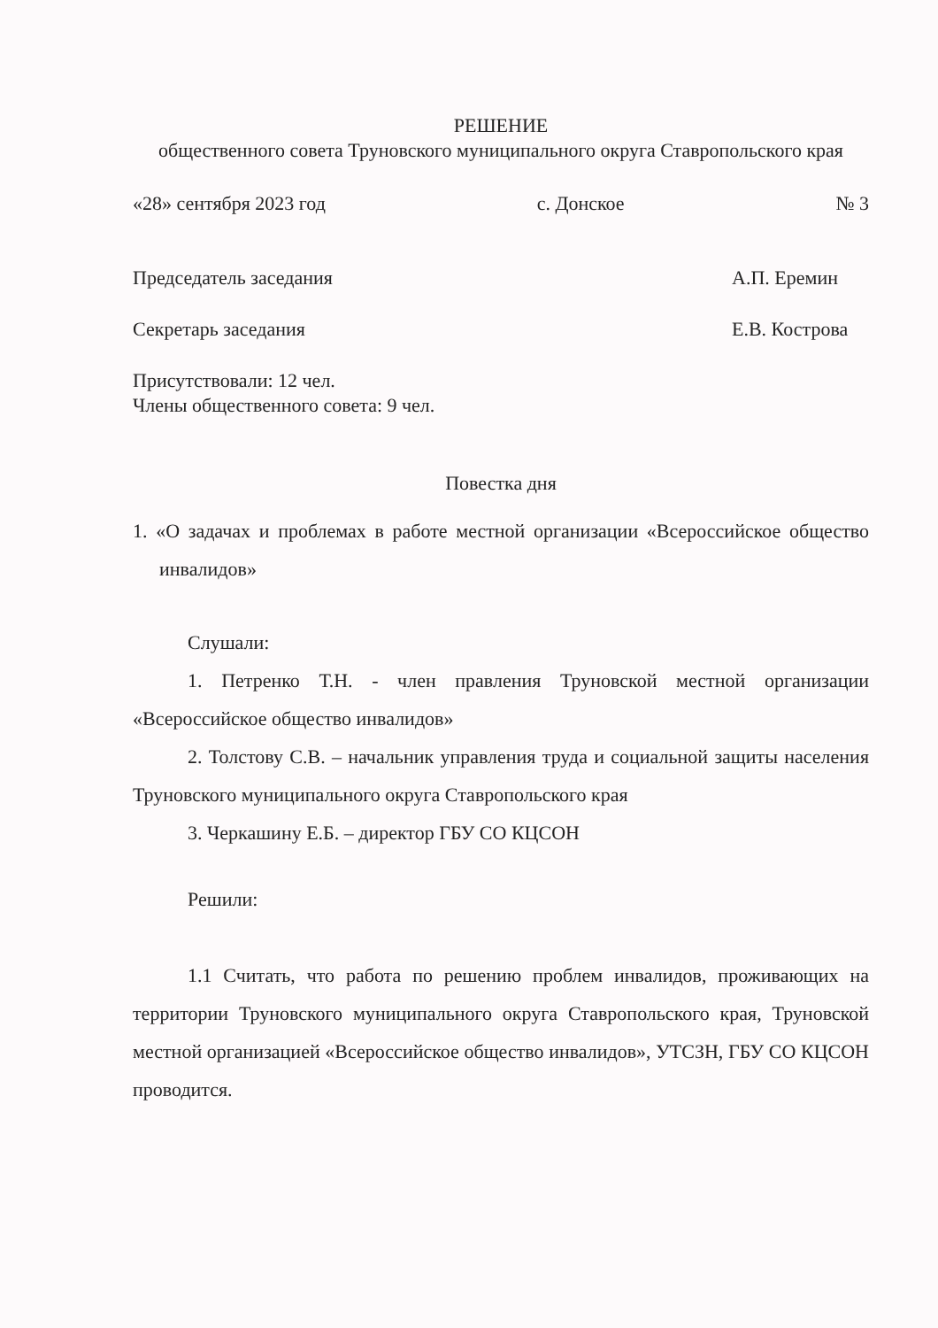РЕШЕНИЕ
общественного совета Труновского муниципального округа Ставропольского края
«28» сентября 2023 год с. Донское № 3
Председатель заседания А.П. Еремин
Секретарь заседания Е.В. Кострова
Присутствовали: 12 чел.
Члены общественного совета: 9 чел.
Повестка дня
1. «О задачах и проблемах в работе местной организации «Всероссийское общество инвалидов»
Слушали:
1. Петренко Т.Н. - член правления Труновской местной организации «Всероссийское общество инвалидов»
2. Толстову С.В. – начальник управления труда и социальной защиты населения Труновского муниципального округа Ставропольского края
3. Черкашину Е.Б. – директор ГБУ СО КЦСОН
Решили:
1.1 Считать, что работа по решению проблем инвалидов, проживающих на территории Труновского муниципального округа Ставропольского края, Труновской местной организацией «Всероссийское общество инвалидов», УТСЗН, ГБУ СО КЦСОН проводится.